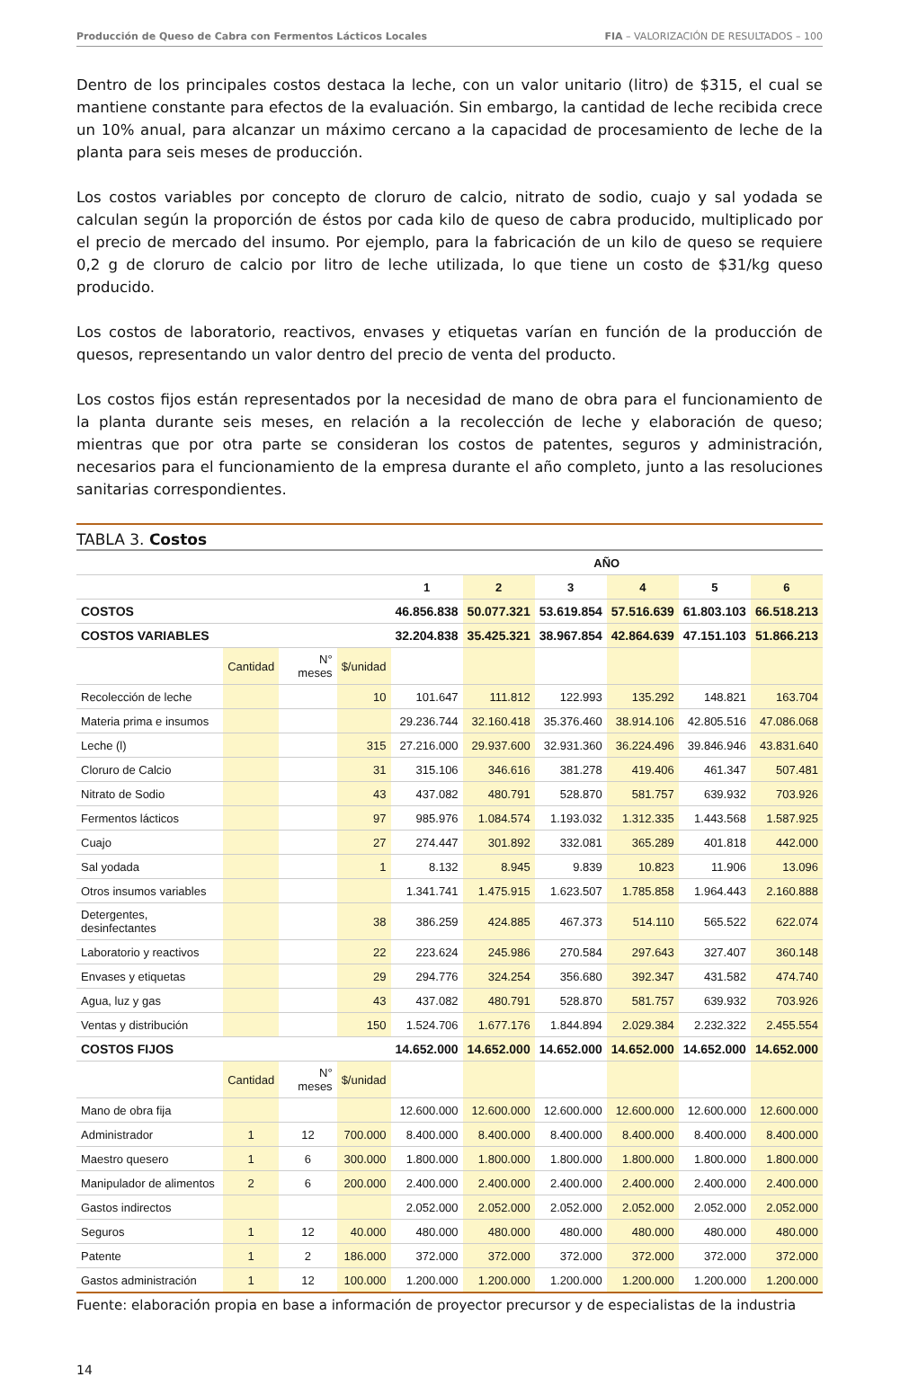Producción de Queso de Cabra con Fermentos Lácticos Locales FIA – VALORIZACIÓN DE RESULTADOS – 100
Dentro de los principales costos destaca la leche, con un valor unitario (litro) de $315, el cual se mantiene constante para efectos de la evaluación. Sin embargo, la cantidad de leche recibida crece un 10% anual, para alcanzar un máximo cercano a la capacidad de procesamiento de leche de la planta para seis meses de producción.
Los costos variables por concepto de cloruro de calcio, nitrato de sodio, cuajo y sal yodada se calculan según la proporción de éstos por cada kilo de queso de cabra producido, multiplicado por el precio de mercado del insumo. Por ejemplo, para la fabricación de un kilo de queso se requiere 0,2 g de cloruro de calcio por litro de leche utilizada, lo que tiene un costo de $31/kg queso producido.
Los costos de laboratorio, reactivos, envases y etiquetas varían en función de la producción de quesos, representando un valor dentro del precio de venta del producto.
Los costos fijos están representados por la necesidad de mano de obra para el funcionamiento de la planta durante seis meses, en relación a la recolección de leche y elaboración de queso; mientras que por otra parte se consideran los costos de patentes, seguros y administración, necesarios para el funcionamiento de la empresa durante el año completo, junto a las resoluciones sanitarias correspondientes.
TABLA 3. Costos
| | | | | AÑO | | | | | |
| | | | | 1 | 2 | 3 | 4 | 5 | 6 |
| COSTOS | | | | 46.856.838 | 50.077.321 | 53.619.854 | 57.516.639 | 61.803.103 | 66.518.213 |
| COSTOS VARIABLES | | | | 32.204.838 | 35.425.321 | 38.967.854 | 42.864.639 | 47.151.103 | 51.866.213 |
| | Cantidad | N° meses | $/unidad | | | | | | |
| Recolección de leche | | | 10 | 101.647 | 111.812 | 122.993 | 135.292 | 148.821 | 163.704 |
| Materia prima e insumos | | | | 29.236.744 | 32.160.418 | 35.376.460 | 38.914.106 | 42.805.516 | 47.086.068 |
| Leche (l) | | | 315 | 27.216.000 | 29.937.600 | 32.931.360 | 36.224.496 | 39.846.946 | 43.831.640 |
| Cloruro de Calcio | | | 31 | 315.106 | 346.616 | 381.278 | 419.406 | 461.347 | 507.481 |
| Nitrato de Sodio | | | 43 | 437.082 | 480.791 | 528.870 | 581.757 | 639.932 | 703.926 |
| Fermentos lácticos | | | 97 | 985.976 | 1.084.574 | 1.193.032 | 1.312.335 | 1.443.568 | 1.587.925 |
| Cuajo | | | 27 | 274.447 | 301.892 | 332.081 | 365.289 | 401.818 | 442.000 |
| Sal yodada | | | 1 | 8.132 | 8.945 | 9.839 | 10.823 | 11.906 | 13.096 |
| Otros insumos variables | | | | 1.341.741 | 1.475.915 | 1.623.507 | 1.785.858 | 1.964.443 | 2.160.888 |
| Detergentes, desinfectantes | | | 38 | 386.259 | 424.885 | 467.373 | 514.110 | 565.522 | 622.074 |
| Laboratorio y reactivos | | | 22 | 223.624 | 245.986 | 270.584 | 297.643 | 327.407 | 360.148 |
| Envases y etiquetas | | | 29 | 294.776 | 324.254 | 356.680 | 392.347 | 431.582 | 474.740 |
| Agua, luz y gas | | | 43 | 437.082 | 480.791 | 528.870 | 581.757 | 639.932 | 703.926 |
| Ventas y distribución | | | 150 | 1.524.706 | 1.677.176 | 1.844.894 | 2.029.384 | 2.232.322 | 2.455.554 |
| COSTOS FIJOS | | | | 14.652.000 | 14.652.000 | 14.652.000 | 14.652.000 | 14.652.000 | 14.652.000 |
| | Cantidad | N° meses | $/unidad | | | | | | |
| Mano de obra fija | | | | 12.600.000 | 12.600.000 | 12.600.000 | 12.600.000 | 12.600.000 | 12.600.000 |
| Administrador | 1 | 12 | 700.000 | 8.400.000 | 8.400.000 | 8.400.000 | 8.400.000 | 8.400.000 | 8.400.000 |
| Maestro quesero | 1 | 6 | 300.000 | 1.800.000 | 1.800.000 | 1.800.000 | 1.800.000 | 1.800.000 | 1.800.000 |
| Manipulador de alimentos | 2 | 6 | 200.000 | 2.400.000 | 2.400.000 | 2.400.000 | 2.400.000 | 2.400.000 | 2.400.000 |
| Gastos indirectos | | | | 2.052.000 | 2.052.000 | 2.052.000 | 2.052.000 | 2.052.000 | 2.052.000 |
| Seguros | 1 | 12 | 40.000 | 480.000 | 480.000 | 480.000 | 480.000 | 480.000 | 480.000 |
| Patente | 1 | 2 | 186.000 | 372.000 | 372.000 | 372.000 | 372.000 | 372.000 | 372.000 |
| Gastos administración | 1 | 12 | 100.000 | 1.200.000 | 1.200.000 | 1.200.000 | 1.200.000 | 1.200.000 | 1.200.000 |
Fuente: elaboración propia en base a información de proyector precursor y de especialistas de la industria
14